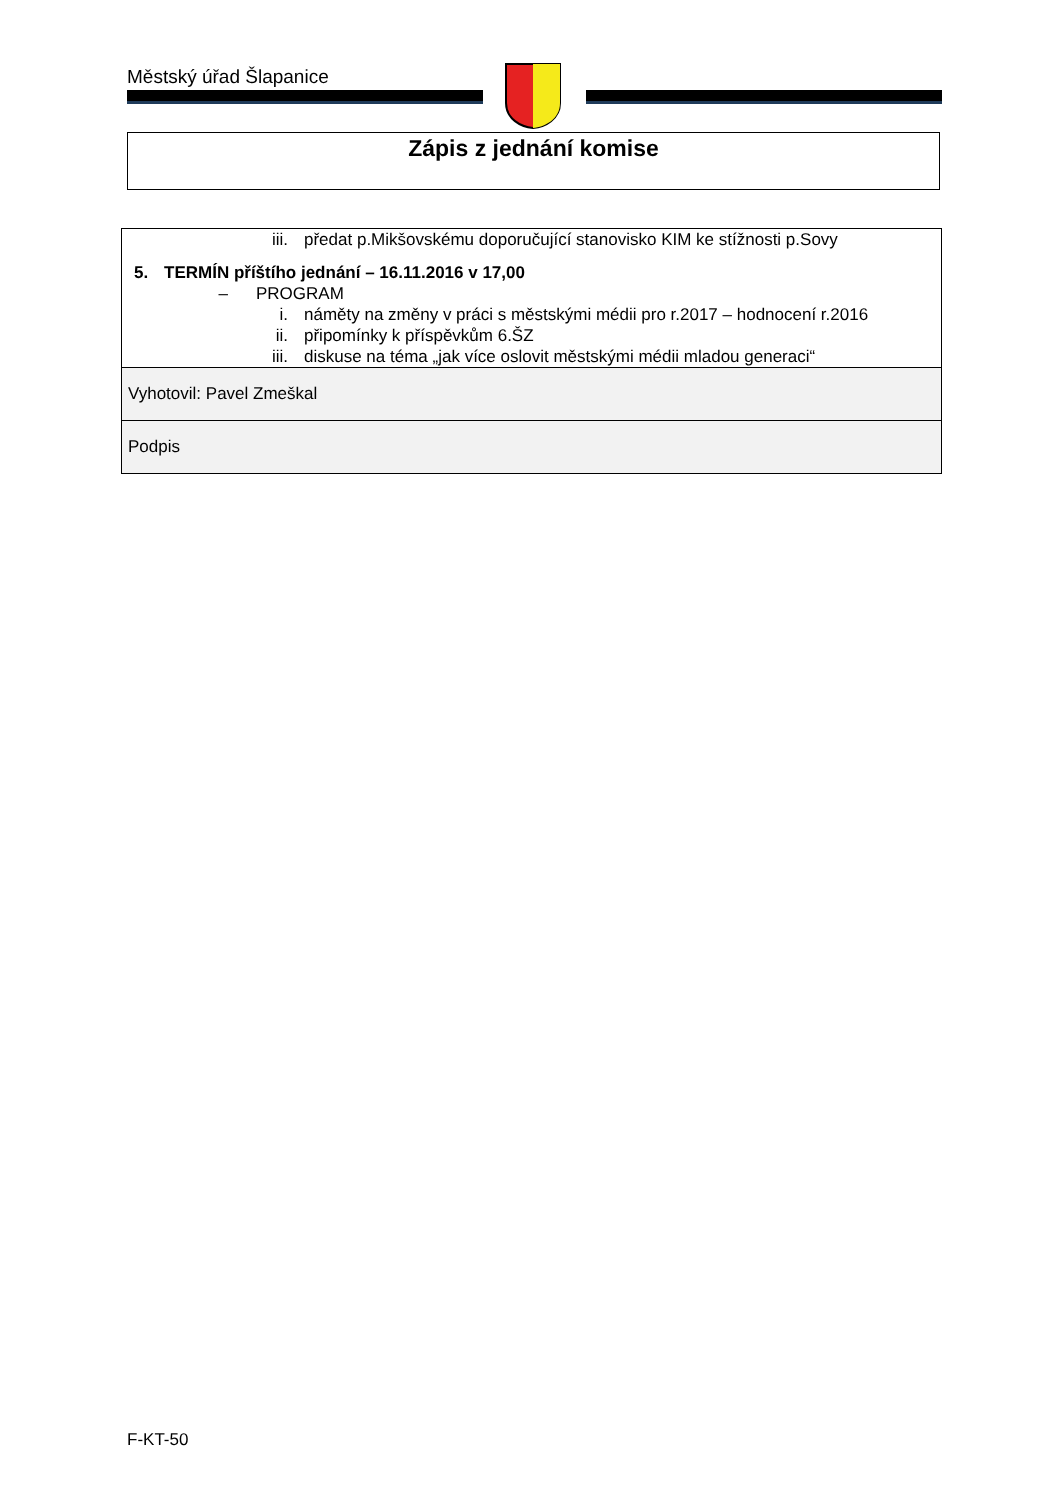Městský úřad Šlapanice
Zápis z jednání komise
| iii. předat p.Mikšovskému doporučující stanovisko KIM ke stížnosti p.Sovy 5. TERMÍN příštího jednání – 16.11.2016 v 17,00 – PROGRAM i. náměty na změny v práci s městskými médii pro r.2017 – hodnocení r.2016 ii. připomínky k příspěvkům 6.ŠZ iii. diskuse na téma „jak více oslovit městskými médii mladou generaci“ |
| Vyhotovil: Pavel Zmeškal |
| Podpis |
F-KT-50